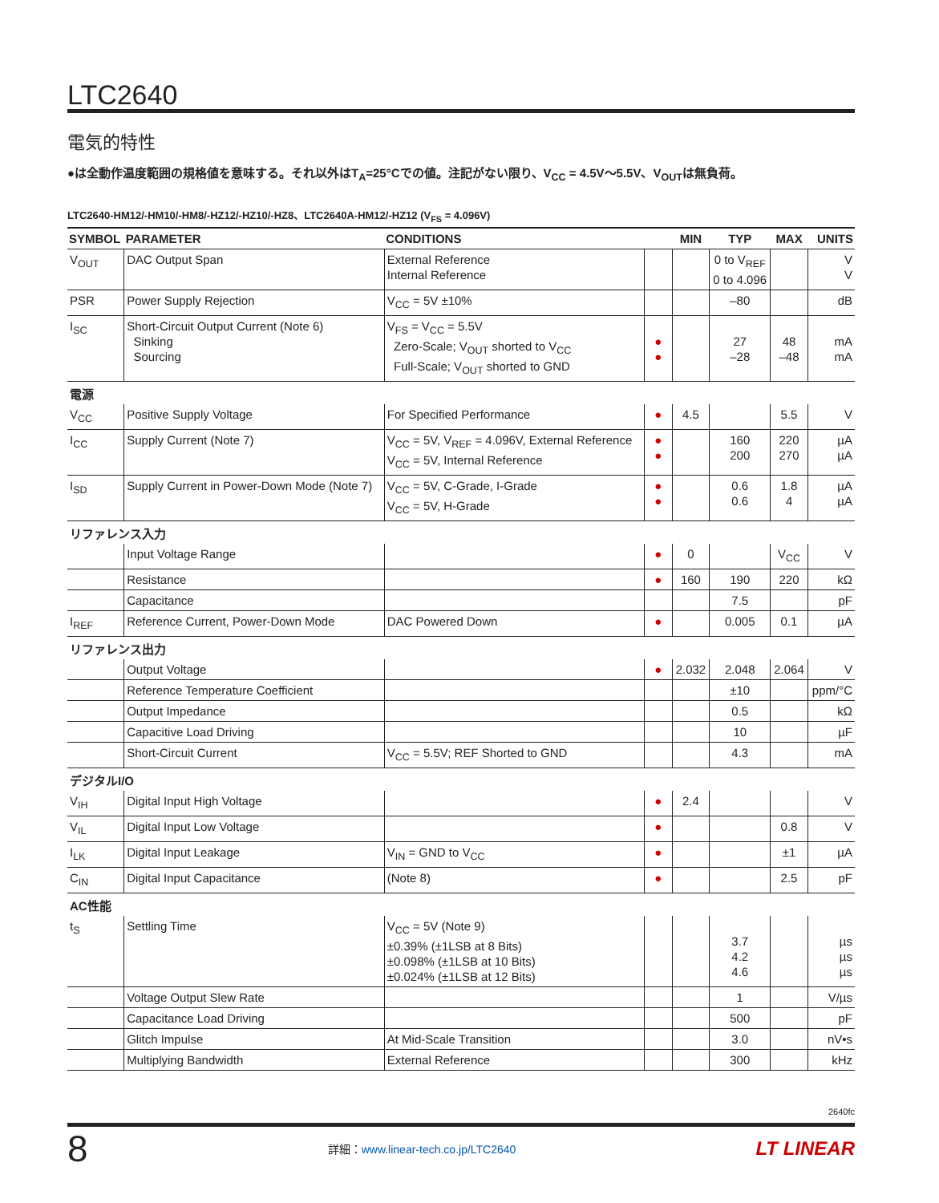LTC2640
電気的特性
●は全動作温度範囲の規格値を意味する。それ以外はT<sub>A</sub>=25°Cでの値。注記がない限り、V<sub>CC</sub> = 4.5V〜5.5V、V<sub>OUT</sub>は無負荷。
LTC2640-HM12/-HM10/-HM8/-HZ12/-HZ10/-HZ8、LTC2640A-HM12/-HZ12 (V<sub>FS</sub> = 4.096V)
| SYMBOL | PARAMETER | CONDITIONS | | MIN | TYP | MAX | UNITS |
| --- | --- | --- | --- | --- | --- | --- | --- |
| V<sub>OUT</sub> | DAC Output Span | External Reference Internal Reference | | | 0 to V<sub>REF</sub> 0 to 4.096 | | V V |
| PSR | Power Supply Rejection | V<sub>CC</sub> = 5V ±10% | | | –80 | | dB |
| I<sub>SC</sub> | Short-Circuit Output Current (Note 6) Sinking Sourcing | V<sub>FS</sub> = V<sub>CC</sub> = 5.5V Zero-Scale; V<sub>OUT</sub> shorted to V<sub>CC</sub> Full-Scale; V<sub>OUT</sub> shorted to GND | ● ● | | 27 –28 | 48 –48 | mA mA |
| 電源 | | | | | | | |
| V<sub>CC</sub> | Positive Supply Voltage | For Specified Performance | ● | 4.5 | | 5.5 | V |
| I<sub>CC</sub> | Supply Current (Note 7) | V<sub>CC</sub> = 5V, V<sub>REF</sub> = 4.096V, External Reference V<sub>CC</sub> = 5V, Internal Reference | ● ● | | 160 200 | 220 270 | µA µA |
| I<sub>SD</sub> | Supply Current in Power-Down Mode (Note 7) | V<sub>CC</sub> = 5V, C-Grade, I-Grade V<sub>CC</sub> = 5V, H-Grade | ● ● | | 0.6 0.6 | 1.8 4 | µA µA |
| リファレンス入力 | | | | | | | |
| | Input Voltage Range | | ● | 0 | | V<sub>CC</sub> | V |
| | Resistance | | ● | 160 | 190 | 220 | kΩ |
| | Capacitance | | | | 7.5 | | pF |
| I<sub>REF</sub> | Reference Current, Power-Down Mode | DAC Powered Down | ● | | 0.005 | 0.1 | µA |
| リファレンス出力 | | | | | | | |
| | Output Voltage | | ● | 2.032 | 2.048 | 2.064 | V |
| | Reference Temperature Coefficient | | | | ±10 | | ppm/°C |
| | Output Impedance | | | | 0.5 | | kΩ |
| | Capacitive Load Driving | | | | 10 | | µF |
| | Short-Circuit Current | V<sub>CC</sub> = 5.5V; REF Shorted to GND | | | 4.3 | | mA |
| デジタルI/O | | | | | | | |
| V<sub>IH</sub> | Digital Input High Voltage | | ● | 2.4 | | | V |
| V<sub>IL</sub> | Digital Input Low Voltage | | ● | | | 0.8 | V |
| I<sub>LK</sub> | Digital Input Leakage | V<sub>IN</sub> = GND to V<sub>CC</sub> | ● | | | ±1 | µA |
| C<sub>IN</sub> | Digital Input Capacitance | (Note 8) | ● | | | 2.5 | pF |
| AC性能 | | | | | | | |
| t<sub>S</sub> | Settling Time | V<sub>CC</sub> = 5V (Note 9) ±0.39% (±1LSB at 8 Bits) ±0.098% (±1LSB at 10 Bits) ±0.024% (±1LSB at 12 Bits) | | | 3.7 4.2 4.6 | | µs µs µs |
| | Voltage Output Slew Rate | | | | 1 | | V/µs |
| | Capacitance Load Driving | | | | 500 | | pF |
| | Glitch Impulse | At Mid-Scale Transition | | | 3.0 | | nV•s |
| | Multiplying Bandwidth | External Reference | | | 300 | | kHz |
2640fc
8 詳細：www.linear-tech.co.jp/LTC2640 LT LINEAR